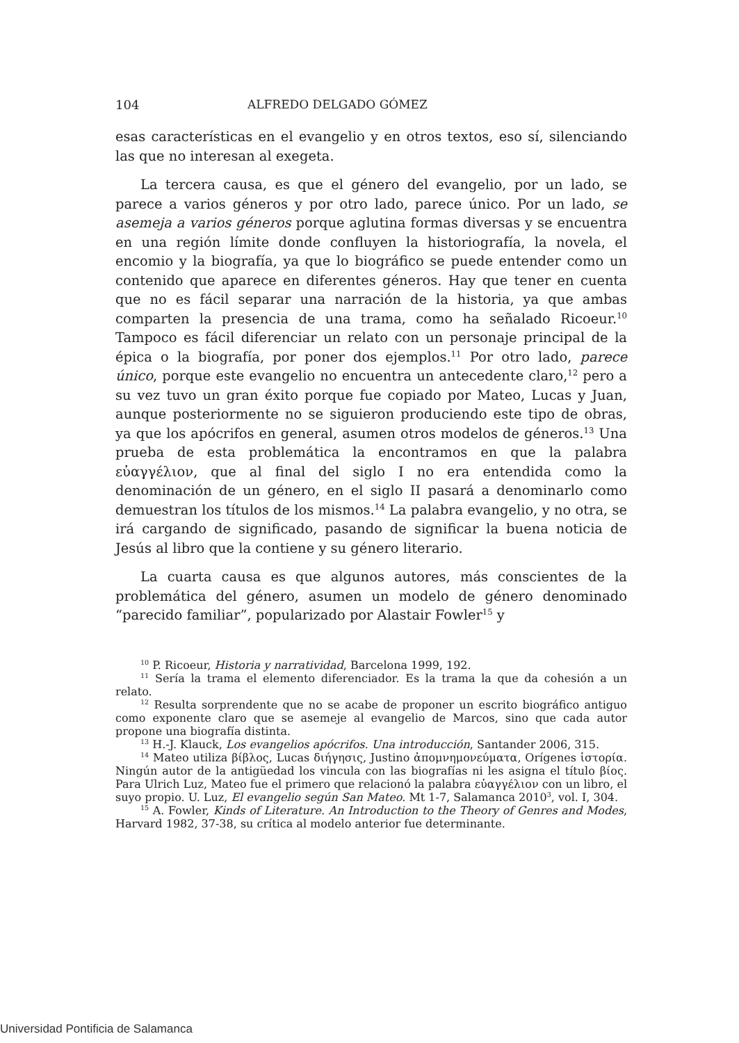104 ALFREDO DELGADO GÓMEZ
esas características en el evangelio y en otros textos, eso sí, silenciando las que no interesan al exegeta.
La tercera causa, es que el género del evangelio, por un lado, se parece a varios géneros y por otro lado, parece único. Por un lado, se asemeja a varios géneros porque aglutina formas diversas y se encuentra en una región límite donde confluyen la historiografía, la novela, el encomio y la biografía, ya que lo biográfico se puede entender como un contenido que aparece en diferentes géneros. Hay que tener en cuenta que no es fácil separar una narración de la historia, ya que ambas comparten la presencia de una trama, como ha señalado Ricoeur.<sup>10</sup> Tampoco es fácil diferenciar un relato con un personaje principal de la épica o la biografía, por poner dos ejemplos.<sup>11</sup> Por otro lado, parece único, porque este evangelio no encuentra un antecedente claro,<sup>12</sup> pero a su vez tuvo un gran éxito porque fue copiado por Mateo, Lucas y Juan, aunque posteriormente no se siguieron produciendo este tipo de obras, ya que los apócrifos en general, asumen otros modelos de géneros.<sup>13</sup> Una prueba de esta problemática la encontramos en que la palabra εὐαγγέλιον, que al final del siglo I no era entendida como la denominación de un género, en el siglo II pasará a denominarlo como demuestran los títulos de los mismos.<sup>14</sup> La palabra evangelio, y no otra, se irá cargando de significado, pasando de significar la buena noticia de Jesús al libro que la contiene y su género literario.
La cuarta causa es que algunos autores, más conscientes de la problemática del género, asumen un modelo de género denominado “parecido familiar”, popularizado por Alastair Fowler<sup>15</sup> y
<sup>10</sup> P. Ricoeur, Historia y narratividad, Barcelona 1999, 192.
<sup>11</sup> Sería la trama el elemento diferenciador. Es la trama la que da cohesión a un relato.
<sup>12</sup> Resulta sorprendente que no se acabe de proponer un escrito biográfico antiguo como exponente claro que se asemeje al evangelio de Marcos, sino que cada autor propone una biografía distinta.
<sup>13</sup> H.-J. Klauck, Los evangelios apócrifos. Una introducción, Santander 2006, 315.
<sup>14</sup> Mateo utiliza βίβλος, Lucas διήγησις, Justino ἀπομνημονεύματα, Orígenes ἱστορία. Ningún autor de la antigüedad los vincula con las biografías ni les asigna el título βίος. Para Ulrich Luz, Mateo fue el primero que relacionó la palabra εὐαγγέλιον con un libro, el suyo propio. U. Luz, El evangelio según San Mateo. Mt 1-7, Salamanca 2010<sup>3</sup>, vol. I, 304.
<sup>15</sup> A. Fowler, Kinds of Literature. An Introduction to the Theory of Genres and Modes, Harvard 1982, 37-38, su crítica al modelo anterior fue determinante.
Universidad Pontificia de Salamanca